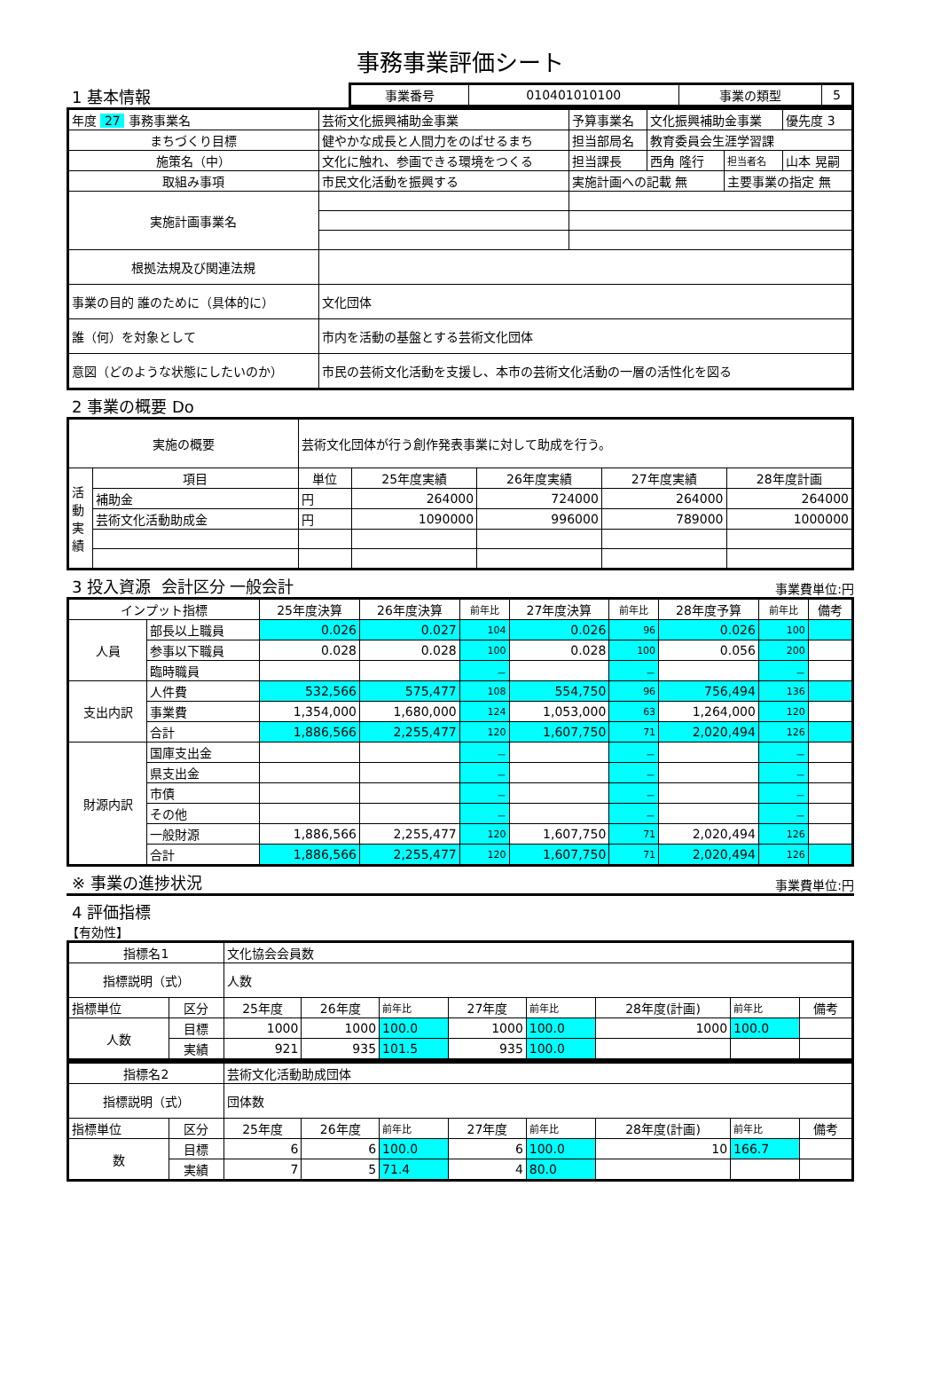事務事業評価シート
1 基本情報
| 事業番号 | 010401010100 | 事業の類型 | 5 |
| 年度 27 事務事業名 | 芸術文化振興補助金事業 | 予算事業名 | 文化振興補助金事業 | | 優先度 3 |
| まちづくり目標 | 健やかな成長と人間力をのばせるまち | 担当部局名 | 教育委員会生涯学習課 | | |
| 施策名（中） | 文化に触れ、参画できる環境をつくる | 担当課長 | 西角 隆行 | 担当者名 | 山本 晃嗣 |
| 取組み事項 | 市民文化活動を振興する | 実施計画への記載 無 | | 主要事業の指定 無 | |
| 実施計画事業名 | | | | | |
| 根拠法規及び関連法規 | | | | | |
| 事業の目的 誰のために（具体的に） | 文化団体 | | | | |
| 誰（何）を対象として | 市内を活動の基盤とする芸術文化団体 | | | | |
| 意図（どのような状態にしたいのか） | 市民の芸術文化活動を支援し、本市の芸術文化活動の一層の活性化を図る | | | | |
2 事業の概要 Do
| 実施の概要 | | 芸術文化団体が行う創作発表事業に対して助成を行う。 | | | | |
| 活動実績 | 項目 | 単位 | 25年度実績 | 26年度実績 | 27年度実績 | 28年度計画 |
| | 補助金 | 円 | 264000 | 724000 | 264000 | 264000 |
| | 芸術文化活動助成金 | 円 | 1090000 | 996000 | 789000 | 1000000 |
3 投入資源 会計区分 一般会計
事業費単位:円
| インプット指標 | | 25年度決算 | 26年度決算 | 前年比 | 27年度決算 | 前年比 | 28年度予算 | 前年比 | 備考 |
| 人員 | 部長以上職員 | 0.026 | 0.027 | 104 | 0.026 | 96 | 0.026 | 100 | |
| | 参事以下職員 | 0.028 | 0.028 | 100 | 0.028 | 100 | 0.056 | 200 | |
| | 臨時職員 | | | － | | － | | － | |
| 支出内訳 | 人件費 | 532,566 | 575,477 | 108 | 554,750 | 96 | 756,494 | 136 | |
| | 事業費 | 1,354,000 | 1,680,000 | 124 | 1,053,000 | 63 | 1,264,000 | 120 | |
| | 合計 | 1,886,566 | 2,255,477 | 120 | 1,607,750 | 71 | 2,020,494 | 126 | |
| 財源内訳 | 国庫支出金 | | | － | | － | | － | |
| | 県支出金 | | | － | | － | | － | |
| | 市債 | | | － | | － | | － | |
| | その他 | | | － | | － | | － | |
| | 一般財源 | 1,886,566 | 2,255,477 | 120 | 1,607,750 | 71 | 2,020,494 | 126 | |
| | 合計 | 1,886,566 | 2,255,477 | 120 | 1,607,750 | 71 | 2,020,494 | 126 | |
※ 事業の進捗状況
事業費単位:円
4 評価指標
【有効性】
| 指標名1 | | 文化協会会員数 | | | | | | | |
| 指標説明（式） | | 人数 | | | | | | | |
| 指標単位 | 区分 | 25年度 | 26年度 | 前年比 | 27年度 | 前年比 | 28年度(計画) | 前年比 | 備考 |
| 人数 | 目標 | 1000 | 1000 | 100.0 | 1000 | 100.0 | 1000 | 100.0 | |
| | 実績 | 921 | 935 | 101.5 | 935 | 100.0 | | | |
| 指標名2 | | 芸術文化活動助成団体 | | | | | | | |
| 指標説明（式） | | 団体数 | | | | | | | |
| 指標単位 | 区分 | 25年度 | 26年度 | 前年比 | 27年度 | 前年比 | 28年度(計画) | 前年比 | 備考 |
| 数 | 目標 | 6 | 6 | 100.0 | 6 | 100.0 | 10 | 166.7 | |
| | 実績 | 7 | 5 | 71.4 | 4 | 80.0 | | | |